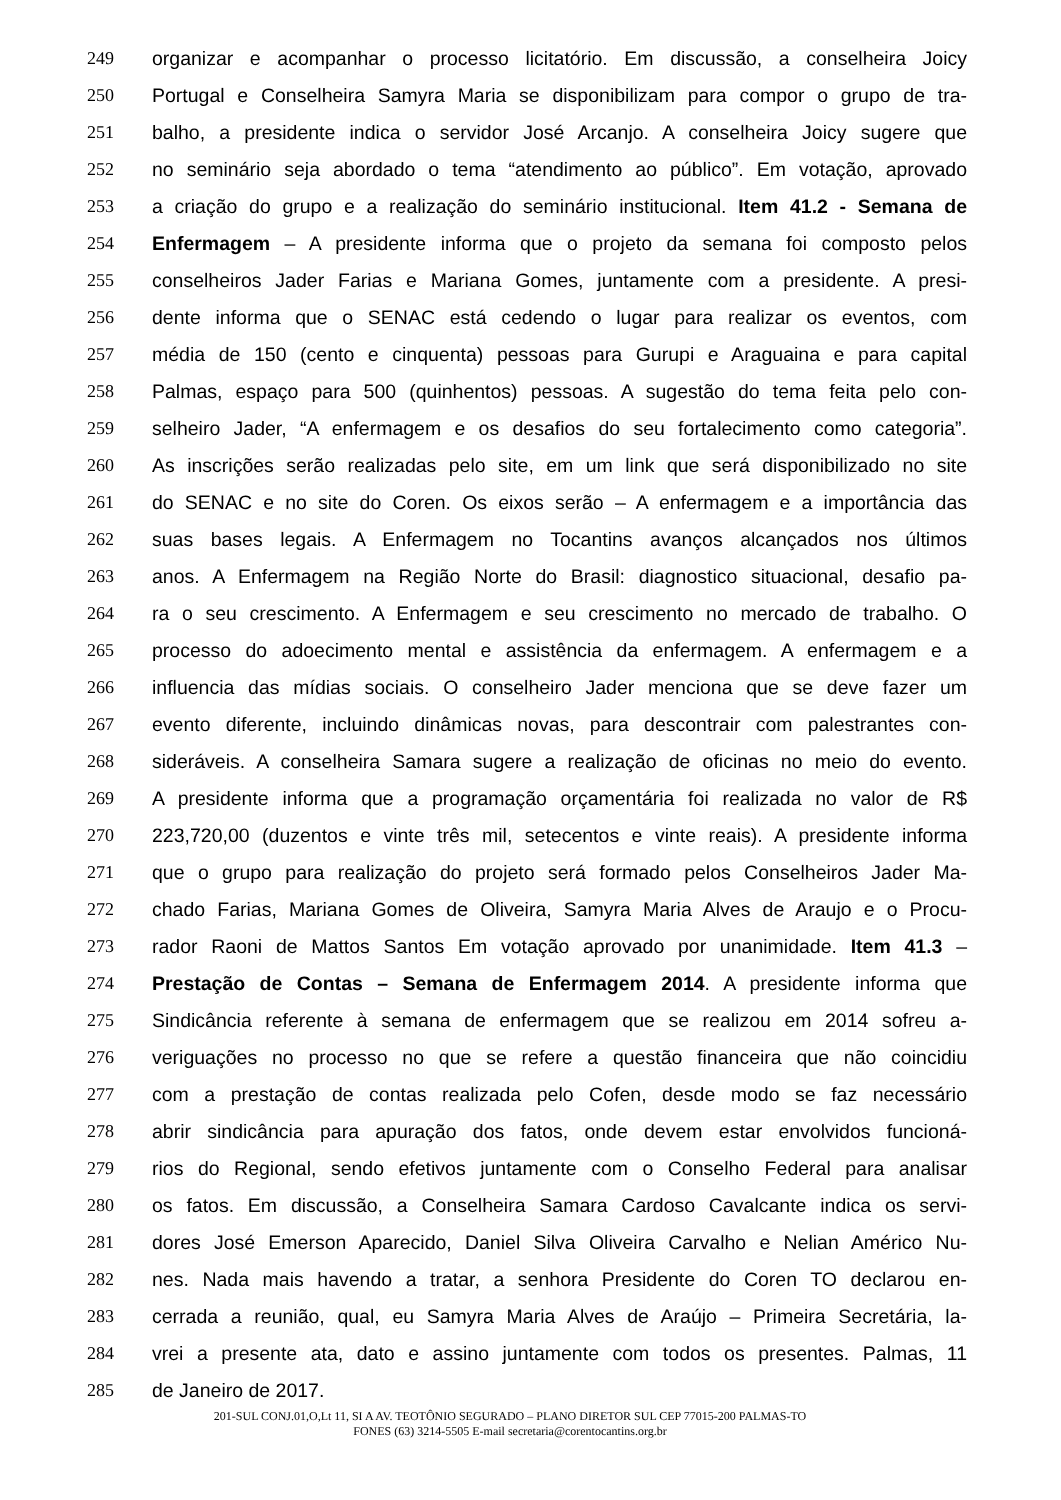249 organizar e acompanhar o processo licitatório. Em discussão, a conselheira Joicy
250 Portugal e Conselheira Samyra Maria se disponibilizam para compor o grupo de tra-
251 balho, a presidente indica o servidor José Arcanjo. A conselheira Joicy sugere que
252 no seminário seja abordado o tema “atendimento ao público”. Em votação, aprovado
253 a criação do grupo e a realização do seminário institucional. Item 41.2 - Semana de
254 Enfermagem – A presidente informa que o projeto da semana foi composto pelos
255 conselheiros Jader Farias e Mariana Gomes, juntamente com a presidente. A presi-
256 dente informa que o SENAC está cedendo o lugar para realizar os eventos, com
257 média de 150 (cento e cinquenta) pessoas para Gurupi e Araguaina e para capital
258 Palmas, espaço para 500 (quinhentos) pessoas. A sugestão do tema feita pelo con-
259 selheiro Jader, “A enfermagem e os desafios do seu fortalecimento como categoria”.
260 As inscrições serão realizadas pelo site, em um link que será disponibilizado no site
261 do SENAC e no site do Coren. Os eixos serão – A enfermagem e a importância das
262 suas bases legais. A Enfermagem no Tocantins avanços alcançados nos últimos
263 anos. A Enfermagem na Região Norte do Brasil: diagnostico situacional, desafio pa-
264 ra o seu crescimento. A Enfermagem e seu crescimento no mercado de trabalho. O
265 processo do adoecimento mental e assistência da enfermagem. A enfermagem e a
266 influencia das mídias sociais. O conselheiro Jader menciona que se deve fazer um
267 evento diferente, incluindo dinâmicas novas, para descontrair com palestrantes con-
268 sideráveis. A conselheira Samara sugere a realização de oficinas no meio do evento.
269 A presidente informa que a programação orçamentária foi realizada no valor de R$
270 223,720,00 (duzentos e vinte três mil, setecentos e vinte reais). A presidente informa
271 que o grupo para realização do projeto será formado pelos Conselheiros Jader Ma-
272 chado Farias, Mariana Gomes de Oliveira, Samyra Maria Alves de Araujo e o Procu-
273 rador Raoni de Mattos Santos Em votação aprovado por unanimidade. Item 41.3 –
274 Prestação de Contas – Semana de Enfermagem 2014. A presidente informa que
275 Sindicância referente à semana de enfermagem que se realizou em 2014 sofreu a-
276 veriguações no processo no que se refere a questão financeira que não coincidiu
277 com a prestação de contas realizada pelo Cofen, desde modo se faz necessário
278 abrir sindicância para apuração dos fatos, onde devem estar envolvidos funcioná-
279 rios do Regional, sendo efetivos juntamente com o Conselho Federal para analisar
280 os fatos. Em discussão, a Conselheira Samara Cardoso Cavalcante indica os servi-
281 dores José Emerson Aparecido, Daniel Silva Oliveira Carvalho e Nelian Américo Nu-
282 nes. Nada mais havendo a tratar, a senhora Presidente do Coren TO declarou en-
283 cerrada a reunião, qual, eu Samyra Maria Alves de Araújo – Primeira Secretária, la-
284 vrei a presente ata, dato e assino juntamente com todos os presentes. Palmas, 11
285 de Janeiro de 2017.
201-SUL CONJ.01,O,Lt 11, SI A AV. TEOTÔNIO SEGURADO – PLANO DIRETOR SUL CEP 77015-200 PALMAS-TO
FONES (63) 3214-5505 E-mail secretaria@corentocantins.org.br